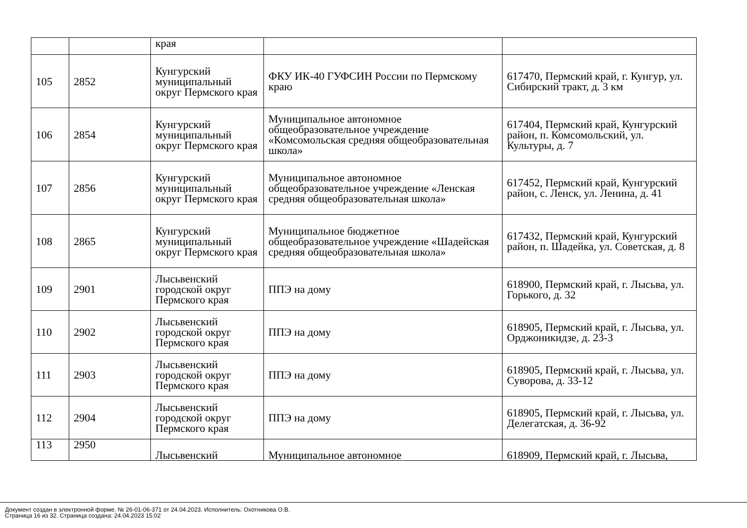| | | края | | |
| 105 | 2852 | Кунгурский муниципальный округ Пермского края | ФКУ ИК-40 ГУФСИН России по Пермскому краю | 617470, Пермский край, г. Кунгур, ул. Сибирский тракт, д. 3 км |
| 106 | 2854 | Кунгурский муниципальный округ Пермского края | Муниципальное автономное общеобразовательное учреждение «Комсомольская средняя общеобразовательная школа» | 617404, Пермский край, Кунгурский район, п. Комсомольский, ул. Культуры, д. 7 |
| 107 | 2856 | Кунгурский муниципальный округ Пермского края | Муниципальное автономное общеобразовательное учреждение «Ленская средняя общеобразовательная школа» | 617452, Пермский край, Кунгурский район, с. Ленск, ул. Ленина, д. 41 |
| 108 | 2865 | Кунгурский муниципальный округ Пермского края | Муниципальное бюджетное общеобразовательное учреждение «Шадейская средняя общеобразовательная школа» | 617432, Пермский край, Кунгурский район, п. Шадейка, ул. Советская, д. 8 |
| 109 | 2901 | Лысьвенский городской округ Пермского края | ППЭ на дому | 618900, Пермский край, г. Лысьва, ул. Горького, д. 32 |
| 110 | 2902 | Лысьвенский городской округ Пермского края | ППЭ на дому | 618905, Пермский край, г. Лысьва, ул. Орджоникидзе, д. 23-3 |
| 111 | 2903 | Лысьвенский городской округ Пермского края | ППЭ на дому | 618905, Пермский край, г. Лысьва, ул. Суворова, д. 33-12 |
| 112 | 2904 | Лысьвенский городской округ Пермского края | ППЭ на дому | 618905, Пермский край, г. Лысьва, ул. Делегатская, д. 36-92 |
| 113 | 2950 | Лысьвенский | Муниципальное автономное | 618909, Пермский край, г. Лысьва, |
Документ создан в электронной форме. № 26-01-06-371 от 24.04.2023. Исполнитель: Охотникова О.В.
Страница 16 из 32. Страница создана: 24.04.2023 15:02